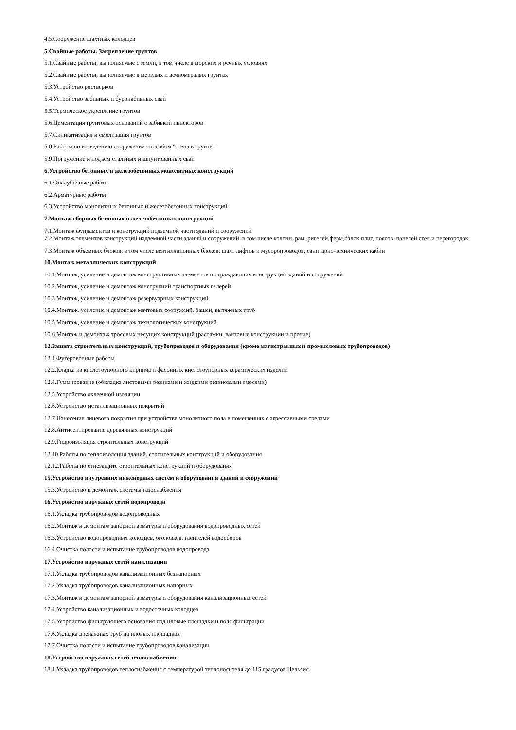4.5.Сооружение шахтных колодцев
5.Свайные работы. Закрепление грунтов
5.1.Свайные работы, выполняемые с земли, в том числе в морских и речных условиях
5.2.Свайные работы, выполняемые в мерзлых и вечномерзлых грунтах
5.3.Устройство ростверков
5.4.Устройство забивных и буронабивных свай
5.5.Термическое укрепление грунтов
5.6.Цементация грунтовых оснований с забивкой инъекторов
5.7.Силикатизация и смолизация грунтов
5.8.Работы по возведению сооружений способом "стена в грунте"
5.9.Погружение и подъем стальных и шпунтованных свай
6.Устройство бетонных и железобетонных монолитных конструкций
6.1.Опалубочные работы
6.2.Арматурные работы
6.3.Устройство монолитных бетонных и железобетонных конструкций
7.Монтаж сборных бетонных и железобетонных конструкций
7.1.Монтаж фундаментов и конструкций подземной части эданий и сооружений
7.2.Монтаж элементов конструкций надземной части зданий и сооружений, в том числе колонн, рам, ригелей,ферм,балок,плит, поясов, панелей стен и перегородок
7.3.Монтаж объемных блоков, в том числе вентиляционных блоков, шахт лифтов и мусоропроводов, санитарно-технических кабин
10.Монтаж металлических конструкций
10.1.Монтаж, усиление и демонтаж конструктивных элементов и ограждающих конструкций зданий и сооружений
10.2.Монтаж, усиление и демонтаж конструкций транспортных галерей
10.3.Монтаж, усиление и демонтаж резервуарных конструкций
10.4.Монтаж, усиление и демонтаж мачтовых сооружеий, башен, вытяжных труб
10.5.Монтаж, усиление и демонтаж технологических конструкций
10.6.Монтаж и демонтаж тросовых несущих конструкций (растяжки, вантовые конструкции и прочие)
12.Защита строительных конструкций, трубопроводов и оборудования (кроме магистраьных и промысловых трубопроводов)
12.1.Футеровочные работы
12.2.Кладка из кислотоупорного кирпича и фасонных кислотоупорных керамических изделий
12.4.Гуммирование (обкладка листовыми резинами и жидкими резиновыми смесями)
12.5.Устройство оклеечной изоляции
12.6.Устройство металлизационных покрытий
12.7.Нанесение лицевого покрытия при устройстве монолитного пола в помещениях с агрессивными средами
12.8.Антисептирование деревянных конструкций
12.9.Гидроизоляция строительных конструкций
12.10.Работы по теплоизоляции зданий, строительных конструкций и оборудования
12.12.Работы по огнезащите строительных конструкций и оборудования
15.Устройство внутренних инженерных систем и оборудования зданий и сооружений
15.3.Устройство и демонтаж системы газоснабжения
16.Устройство наружных сетей водопровода
16.1.Укладка трубопроводов водопроводных
16.2.Монтаж и демонтаж запорной арматуры и оборудования водопроводных сетей
16.3.Устройство водопроводных колодцев, оголовков, гасителей водосборов
16.4.Очистка полости и испытание трубопроводов водопровода
17.Устройство наружных сетей канализации
17.1.Укладка трубопроводов канализационных безнапорных
17.2.Укладка трубопроводов канализационных напорных
17.3.Монтаж и демонтаж запорной арматуры и оборудования канализационных сетей
17.4.Устройство канализационных и водосточных колодцев
17.5.Устройство фильтрующего основания под иловые площадки и поля фильтрации
17.6.Укладка дренажных труб на иловых площадках
17.7.Очистка полости и испытание трубопроводов канализации
18.Устройство наружных сетей теплоснабжения
18.1.Укладка трубопроводов теплоснабжения с температурой теплоносителя до 115 градусов Цельсия